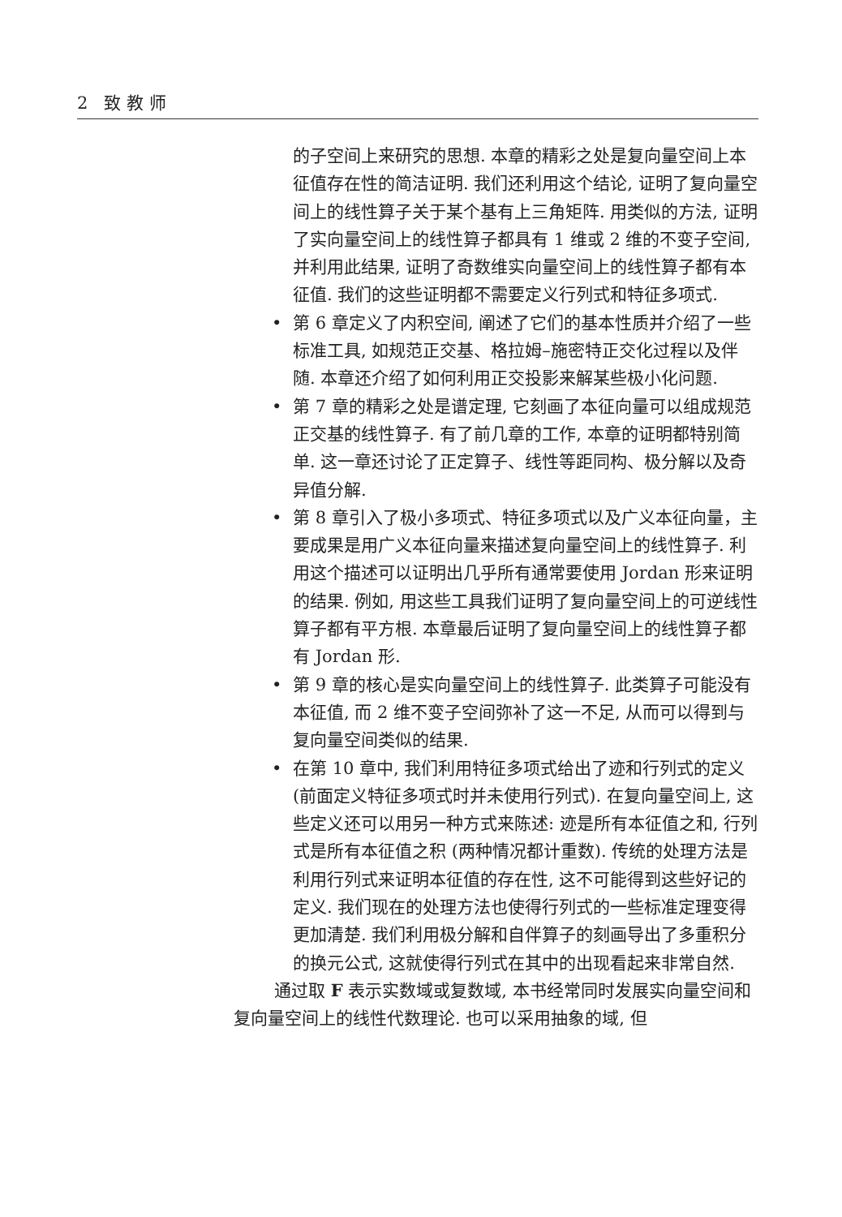2 致 教 师
的子空间上来研究的思想. 本章的精彩之处是复向量空间上本征值存在性的简洁证明. 我们还利用这个结论, 证明了复向量空间上的线性算子关于某个基有上三角矩阵. 用类似的方法, 证明了实向量空间上的线性算子都具有 1 维或 2 维的不变子空间, 并利用此结果, 证明了奇数维实向量空间上的线性算子都有本征值. 我们的这些证明都不需要定义行列式和特征多项式.
• 第 6 章定义了内积空间, 阐述了它们的基本性质并介绍了一些标准工具, 如规范正交基、格拉姆–施密特正交化过程以及伴随. 本章还介绍了如何利用正交投影来解某些极小化问题.
• 第 7 章的精彩之处是谱定理, 它刻画了本征向量可以组成规范正交基的线性算子. 有了前几章的工作, 本章的证明都特别简单. 这一章还讨论了正定算子、线性等距同构、极分解以及奇异值分解.
• 第 8 章引入了极小多项式、特征多项式以及广义本征向量，主要成果是用广义本征向量来描述复向量空间上的线性算子. 利用这个描述可以证明出几乎所有通常要使用 Jordan 形来证明的结果. 例如, 用这些工具我们证明了复向量空间上的可逆线性算子都有平方根. 本章最后证明了复向量空间上的线性算子都有 Jordan 形.
• 第 9 章的核心是实向量空间上的线性算子. 此类算子可能没有本征值, 而 2 维不变子空间弥补了这一不足, 从而可以得到与复向量空间类似的结果.
• 在第 10 章中, 我们利用特征多项式给出了迹和行列式的定义 (前面定义特征多项式时并未使用行列式). 在复向量空间上, 这些定义还可以用另一种方式来陈述: 迹是所有本征值之和, 行列式是所有本征值之积 (两种情况都计重数). 传统的处理方法是利用行列式来证明本征值的存在性, 这不可能得到这些好记的定义. 我们现在的处理方法也使得行列式的一些标准定理变得更加清楚. 我们利用极分解和自伴算子的刻画导出了多重积分的换元公式, 这就使得行列式在其中的出现看起来非常自然.
通过取 F 表示实数域或复数域, 本书经常同时发展实向量空间和复向量空间上的线性代数理论. 也可以采用抽象的域, 但